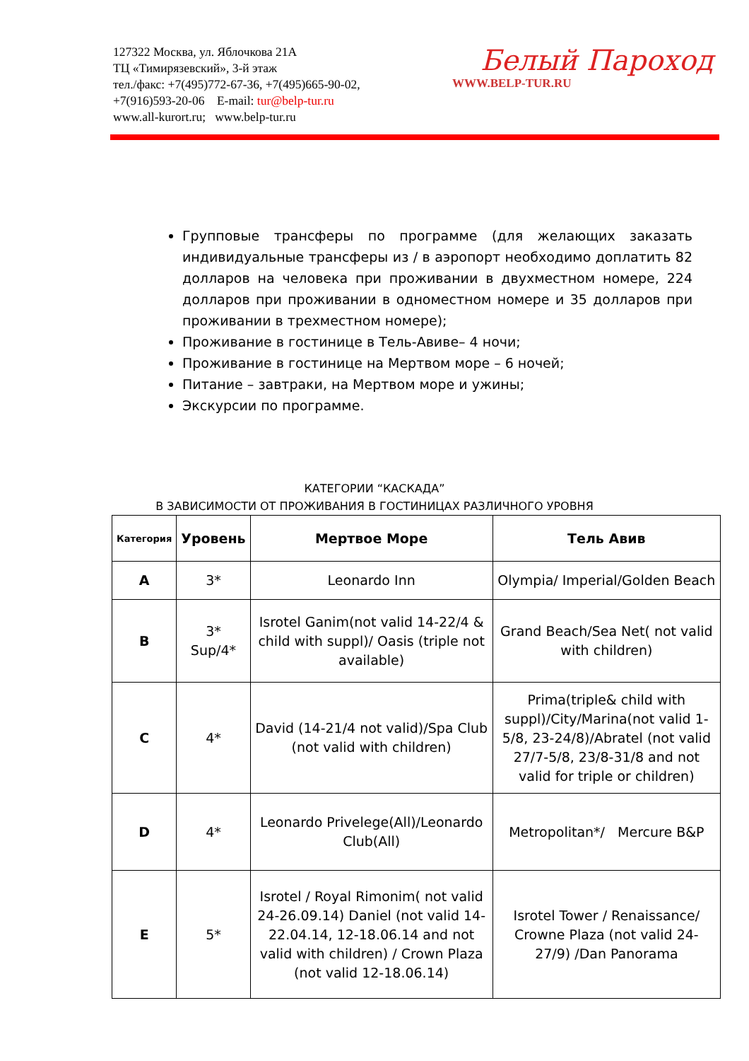127322 Москва, ул. Яблочкова 21А
ТЦ «Тимирязевский», 3-й этаж
тел./факс: +7(495)772-67-36, +7(495)665-90-02,
+7(916)593-20-06 E-mail: tur@belp-tur.ru
www.all-kurort.ru; www.belp-tur.ru
Белый Пароход
WWW.BELP-TUR.RU
Групповые трансферы по программе (для желающих заказать индивидуальные трансферы из / в аэропорт необходимо доплатить 82 долларов на человека при проживании в двухместном номере, 224 долларов при проживании в одноместном номере и 35 долларов при проживании в трехместном номере);
Проживание в гостинице в Тель-Авиве– 4 ночи;
Проживание в гостинице на Мертвом море – 6 ночей;
Питание – завтраки, на Мертвом море и ужины;
Экскурсии по программе.
КАТЕГОРИИ “КАСКАДА”
В ЗАВИСИМОСТИ ОТ ПРОЖИВАНИЯ В ГОСТИНИЦАХ РАЗЛИЧНОГО УРОВНЯ
| Категория | Уровень | Мертвое Море | Тель Авив |
| --- | --- | --- | --- |
| A | 3* | Leonardo Inn | Olympia/ Imperial/Golden Beach |
| B | 3* Sup/4* | Isrotel Ganim(not valid 14-22/4 & child with suppl)/ Oasis (triple not available) | Grand Beach/Sea Net( not valid with children) |
| C | 4* | David (14-21/4 not valid)/Spa Club (not valid with children) | Prima(triple& child with suppl)/City/Marina(not valid 1-5/8, 23-24/8)/Abratel (not valid 27/7-5/8, 23/8-31/8 and not valid for triple or children) |
| D | 4* | Leonardo Privelege(All)/Leonardo Club(All) | Metropolitan*/ Mercure B&P |
| E | 5* | Isrotel / Royal Rimonim( not valid 24-26.09.14) Daniel (not valid 14-22.04.14, 12-18.06.14 and not valid with children) / Crown Plaza (not valid 12-18.06.14) | Isrotel Tower / Renaissance/ Crowne Plaza (not valid 24-27/9) /Dan Panorama |